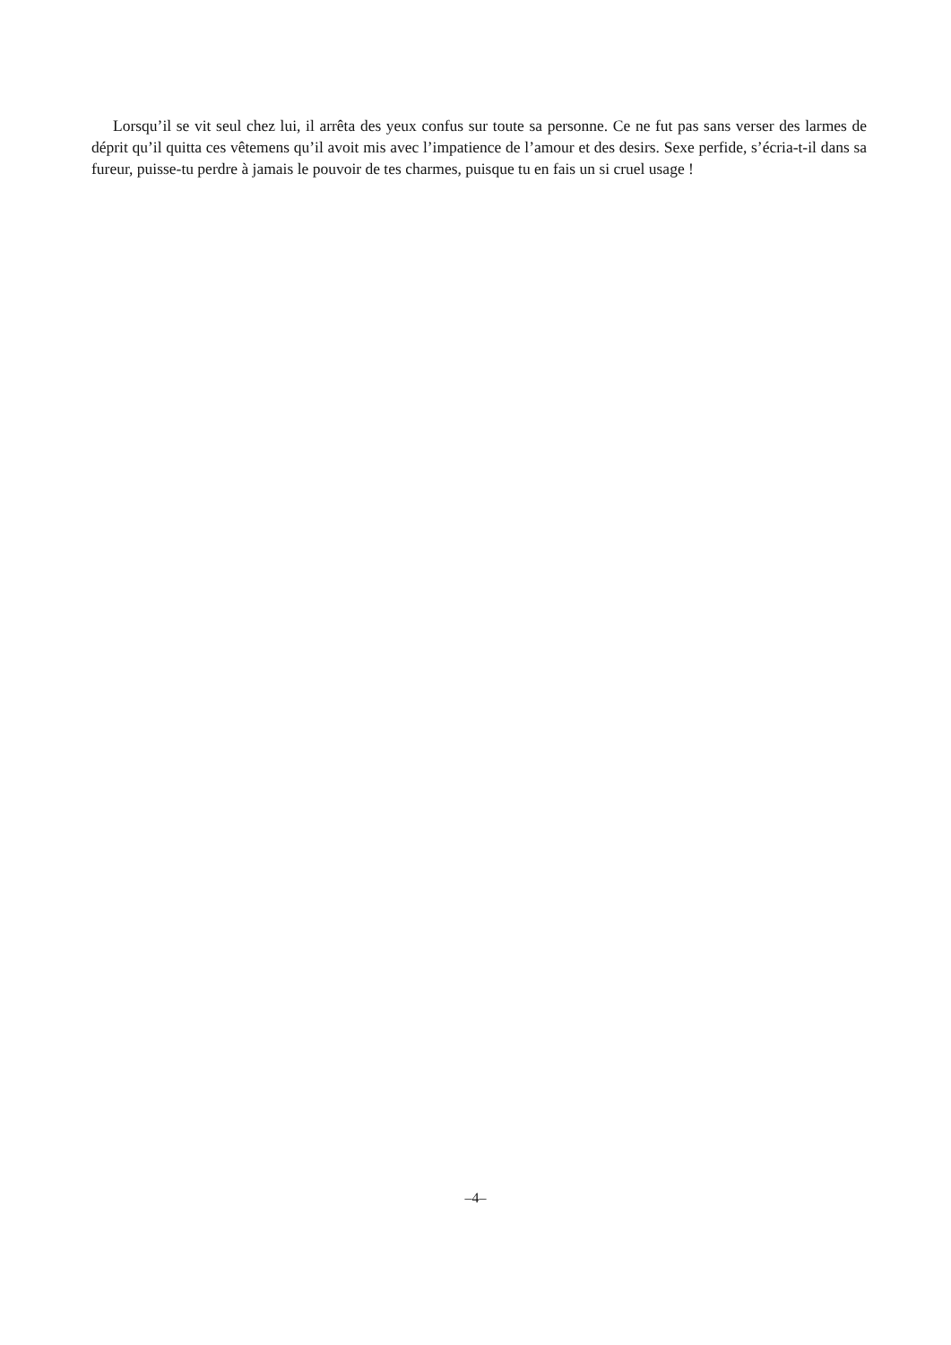Lorsqu’il se vit seul chez lui, il arrêta des yeux confus sur toute sa personne. Ce ne fut pas sans verser des larmes de déprit qu’il quitta ces vêtemens qu’il avoit mis avec l’impatience de l’amour et des desirs. Sexe perfide, s’écria-t-il dans sa fureur, puisse-tu perdre à jamais le pouvoir de tes charmes, puisque tu en fais un si cruel usage !
–4–